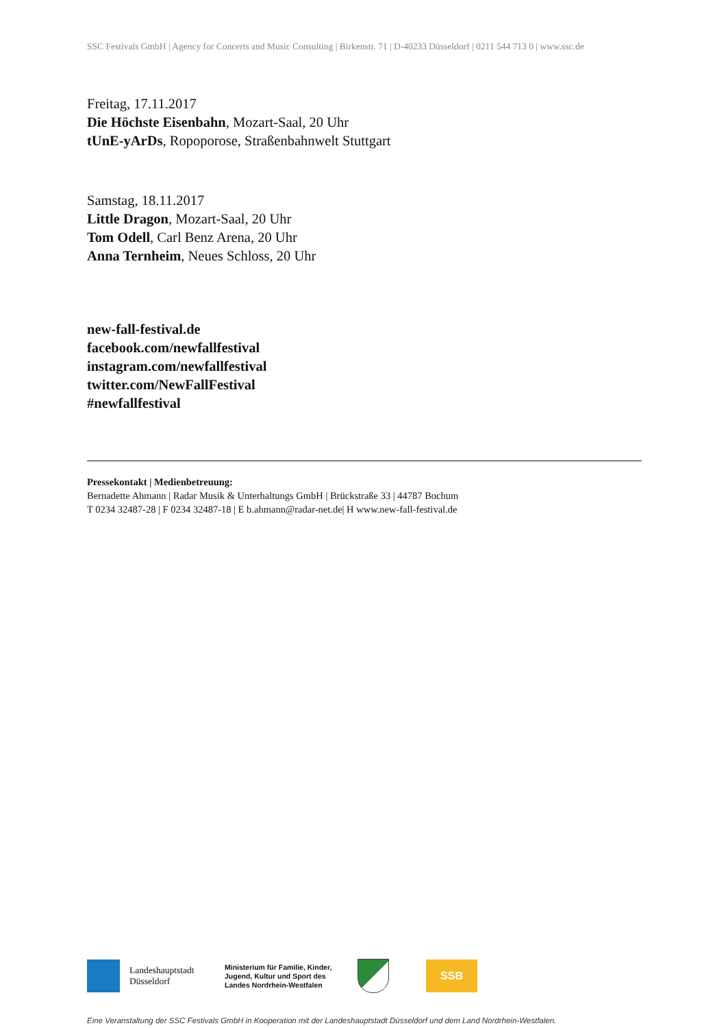SSC Festivals GmbH | Agency for Concerts and Music Consulting | Birkenstr. 71 | D-40233 Düsseldorf | 0211 544 713 0 | www.ssc.de
Freitag, 17.11.2017
Die Höchste Eisenbahn, Mozart-Saal, 20 Uhr
tUnE-yArDs, Ropoporose, Straßenbahnwelt Stuttgart
Samstag, 18.11.2017
Little Dragon, Mozart-Saal, 20 Uhr
Tom Odell, Carl Benz Arena, 20 Uhr
Anna Ternheim, Neues Schloss, 20 Uhr
new-fall-festival.de
facebook.com/newfallfestival
instagram.com/newfallfestival
twitter.com/NewFallFestival
#newfallfestival
Pressekontakt | Medienbetreuung:
Bernadette Ahmann | Radar Musik & Unterhaltungs GmbH | Brückstraße 33 | 44787 Bochum
T 0234 32487-28 | F 0234 32487-18 | E b.ahmann@radar-net.de| H www.new-fall-festival.de
Landeshauptstadt
Düsseldorf
Ministerium für Familie, Kinder, Jugend, Kultur und Sport des Landes Nordrhein-Westfalen
SSB
Eine Veranstaltung der SSC Festivals GmbH in Kooperation mit der Landeshauptstadt Düsseldorf und dem Land Nordrhein-Westfalen.